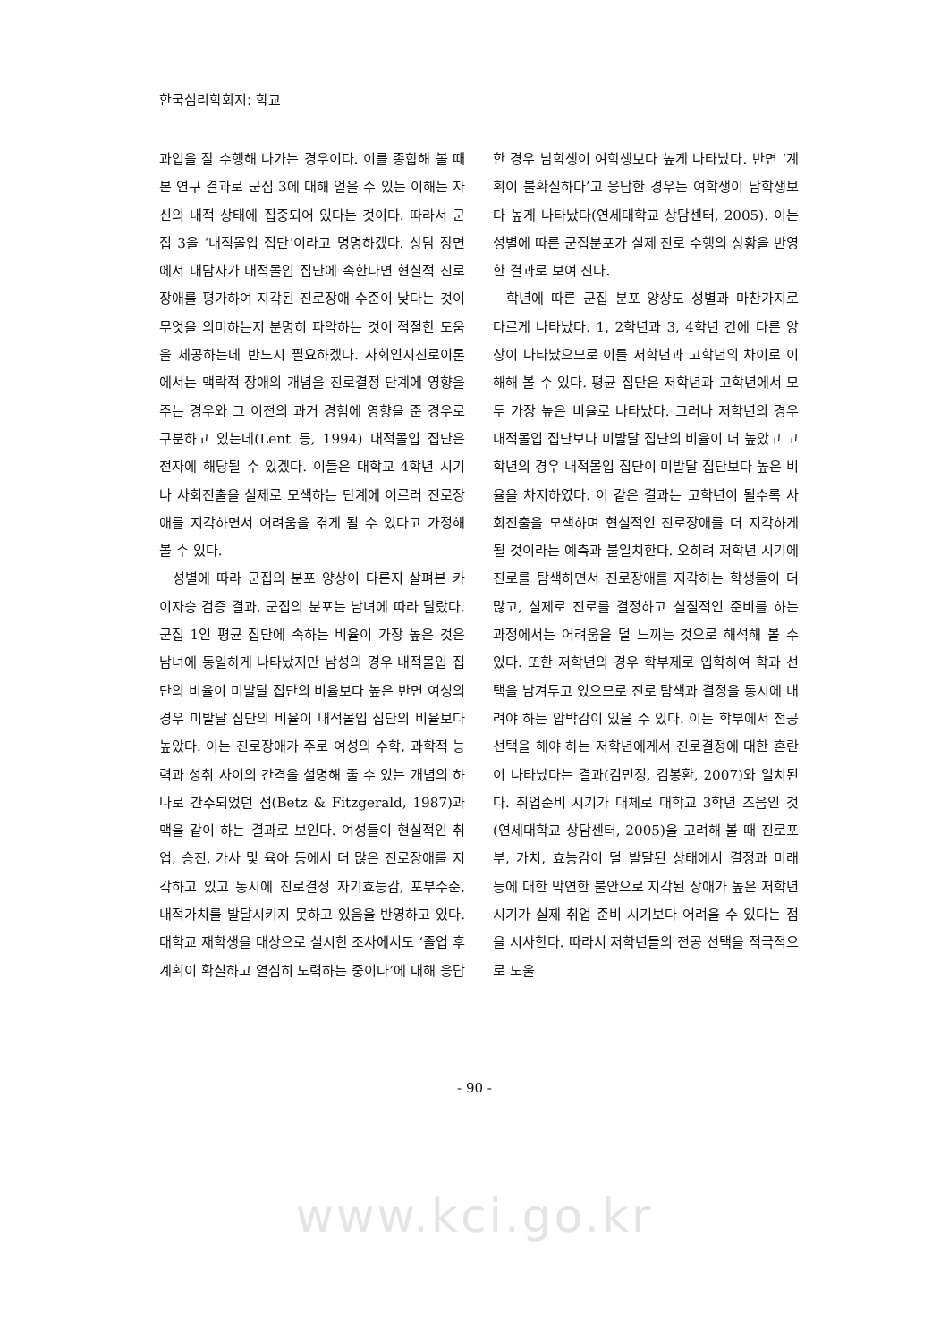한국심리학회지: 학교
과업을 잘 수행해 나가는 경우이다. 이를 종합해 볼 때 본 연구 결과로 군집 3에 대해 얻을 수 있는 이해는 자신의 내적 상태에 집중되어 있다는 것이다. 따라서 군집 3을 ‘내적몰입 집단’이라고 명명하겠다. 상담 장면에서 내담자가 내적몰입 집단에 속한다면 현실적 진로장애를 평가하여 지각된 진로장애 수준이 낮다는 것이 무엇을 의미하는지 분명히 파악하는 것이 적절한 도움을 제공하는데 반드시 필요하겠다. 사회인지진로이론에서는 맥락적 장애의 개념을 진로결정 단계에 영향을 주는 경우와 그 이전의 과거 경험에 영향을 준 경우로 구분하고 있는데(Lent 등, 1994) 내적몰입 집단은 전자에 해당될 수 있겠다. 이들은 대학교 4학년 시기나 사회진출을 실제로 모색하는 단계에 이르러 진로장애를 지각하면서 어려움을 겪게 될 수 있다고 가정해 볼 수 있다.
성별에 따라 군집의 분포 양상이 다른지 살펴본 카이자승 검증 결과, 군집의 분포는 남녀에 따라 달랐다. 군집 1인 평균 집단에 속하는 비율이 가장 높은 것은 남녀에 동일하게 나타났지만 남성의 경우 내적몰입 집단의 비율이 미발달 집단의 비율보다 높은 반면 여성의 경우 미발달 집단의 비율이 내적몰입 집단의 비율보다 높았다. 이는 진로장애가 주로 여성의 수학, 과학적 능력과 성취 사이의 간격을 설명해 줄 수 있는 개념의 하나로 간주되었던 점(Betz & Fitzgerald, 1987)과 맥을 같이 하는 결과로 보인다. 여성들이 현실적인 취업, 승진, 가사 및 육아 등에서 더 많은 진로장애를 지각하고 있고 동시에 진로결정 자기효능감, 포부수준, 내적가치를 발달시키지 못하고 있음을 반영하고 있다. 대학교 재학생을 대상으로 실시한 조사에서도 ‘졸업 후 계획이 확실하고 열심히 노력하는 중이다’에 대해 응답
한 경우 남학생이 여학생보다 높게 나타났다. 반면 ‘계획이 불확실하다’고 응답한 경우는 여학생이 남학생보다 높게 나타났다(연세대학교 상담센터, 2005). 이는 성별에 따른 군집분포가 실제 진로 수행의 상황을 반영한 결과로 보여 진다.
학년에 따른 군집 분포 양상도 성별과 마찬가지로 다르게 나타났다. 1, 2학년과 3, 4학년 간에 다른 양상이 나타났으므로 이를 저학년과 고학년의 차이로 이해해 볼 수 있다. 평균 집단은 저학년과 고학년에서 모두 가장 높은 비율로 나타났다. 그러나 저학년의 경우 내적몰입 집단보다 미발달 집단의 비율이 더 높았고 고학년의 경우 내적몰입 집단이 미발달 집단보다 높은 비율을 차지하였다. 이 같은 결과는 고학년이 될수록 사회진출을 모색하며 현실적인 진로장애를 더 지각하게 될 것이라는 예측과 불일치한다. 오히려 저학년 시기에 진로를 탐색하면서 진로장애를 지각하는 학생들이 더 많고, 실제로 진로를 결정하고 실질적인 준비를 하는 과정에서는 어려움을 덜 느끼는 것으로 해석해 볼 수 있다. 또한 저학년의 경우 학부제로 입학하여 학과 선택을 남겨두고 있으므로 진로 탐색과 결정을 동시에 내려야 하는 압박감이 있을 수 있다. 이는 학부에서 전공 선택을 해야 하는 저학년에게서 진로결정에 대한 혼란이 나타났다는 결과(김민정, 김봉환, 2007)와 일치된다. 취업준비 시기가 대체로 대학교 3학년 즈음인 것(연세대학교 상담센터, 2005)을 고려해 볼 때 진로포부, 가치, 효능감이 덜 발달된 상태에서 결정과 미래 등에 대한 막연한 불안으로 지각된 장애가 높은 저학년 시기가 실제 취업 준비 시기보다 어려울 수 있다는 점을 시사한다. 따라서 저학년들의 전공 선택을 적극적으로 도울
- 90 -
www.kci.go.kr